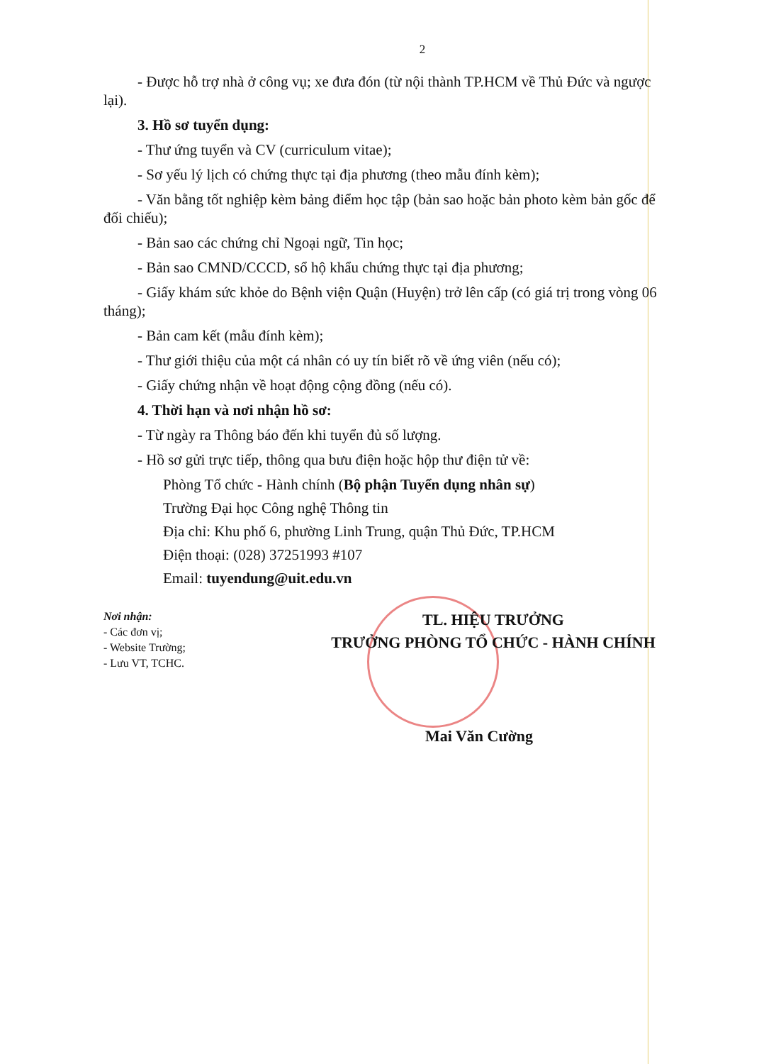2
- Được hỗ trợ nhà ở công vụ; xe đưa đón (từ nội thành TP.HCM về Thủ Đức và ngược lại).
3. Hồ sơ tuyển dụng:
- Thư ứng tuyển và CV (curriculum vitae);
- Sơ yếu lý lịch có chứng thực tại địa phương (theo mẫu đính kèm);
- Văn bằng tốt nghiệp kèm bảng điểm học tập (bản sao hoặc bản photo kèm bản gốc để đối chiếu);
- Bản sao các chứng chỉ Ngoại ngữ, Tin học;
- Bản sao CMND/CCCD, sổ hộ khẩu chứng thực tại địa phương;
- Giấy khám sức khỏe do Bệnh viện Quận (Huyện) trở lên cấp (có giá trị trong vòng 06 tháng);
- Bản cam kết (mẫu đính kèm);
- Thư giới thiệu của một cá nhân có uy tín biết rõ về ứng viên (nếu có);
- Giấy chứng nhận về hoạt động cộng đồng (nếu có).
4. Thời hạn và nơi nhận hồ sơ:
- Từ ngày ra Thông báo đến khi tuyển đủ số lượng.
- Hồ sơ gửi trực tiếp, thông qua bưu điện hoặc hộp thư điện tử về:
Phòng Tổ chức - Hành chính (Bộ phận Tuyển dụng nhân sự)
Trường Đại học Công nghệ Thông tin
Địa chỉ: Khu phố 6, phường Linh Trung, quận Thủ Đức, TP.HCM
Điện thoại: (028) 37251993 #107
Email: tuyendung@uit.edu.vn
Nơi nhận:
- Các đơn vị;
- Website Trường;
- Lưu VT, TCHC.
TL. HIỆU TRƯỞNG
TRƯỞNG PHÒNG TỔ CHỨC - HÀNH CHÍNH
Mai Văn Cường